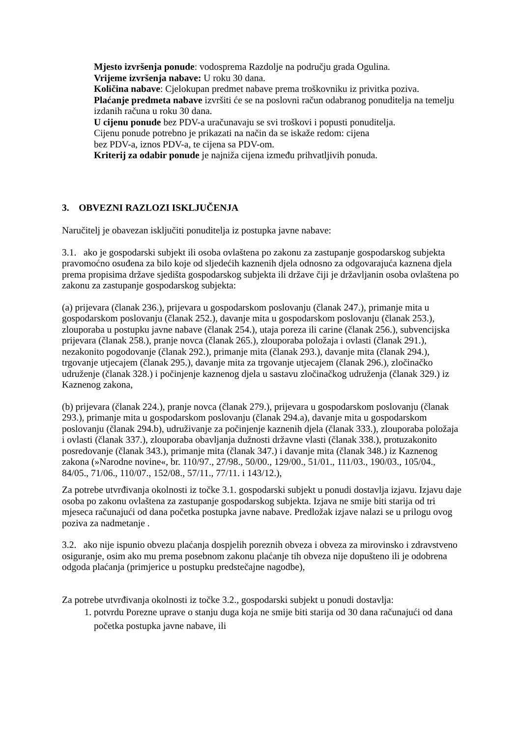Mjesto izvršenja ponude: vodosprema Razdolje na području grada Ogulina.
Vrijeme izvršenja nabave: U roku 30 dana.
Količina nabave: Cjelokupan predmet nabave prema troškovniku iz privitka poziva.
Plaćanje predmeta nabave izvršiti će se na poslovni račun odabranog ponuditelja na temelju izdanih računa u roku 30 dana.
U cijenu ponude bez PDV-a uračunavaju se svi troškovi i popusti ponuditelja.
Cijenu ponude potrebno je prikazati na način da se iskaže redom: cijena
bez PDV-a, iznos PDV-a, te cijena sa PDV-om.
Kriterij za odabir ponude je najniža cijena između prihvatljivih ponuda.
3. OBVEZNI RAZLOZI ISKLJUČENJA
Naručitelj je obavezan isključiti ponuditelja iz postupka javne nabave:
3.1. ako je gospodarski subjekt ili osoba ovlaštena po zakonu za zastupanje gospodarskog subjekta pravomoćno osuđena za bilo koje od sljedećih kaznenih djela odnosno za odgovarajuća kaznena djela prema propisima države sjedišta gospodarskog subjekta ili države čiji je državljanin osoba ovlaštena po zakonu za zastupanje gospodarskog subjekta:
(a) prijevara (članak 236.), prijevara u gospodarskom poslovanju (članak 247.), primanje mita u gospodarskom poslovanju (članak 252.), davanje mita u gospodarskom poslovanju (članak 253.), zlouporaba u postupku javne nabave (članak 254.), utaja poreza ili carine (članak 256.), subvencijska prijevara (članak 258.), pranje novca (članak 265.), zlouporaba položaja i ovlasti (članak 291.), nezakonito pogodovanje (članak 292.), primanje mita (članak 293.), davanje mita (članak 294.), trgovanje utjecajem (članak 295.), davanje mita za trgovanje utjecajem (članak 296.), zločinačko udruženje (članak 328.) i počinjenje kaznenog djela u sastavu zločinačkog udruženja (članak 329.) iz Kaznenog zakona,
(b) prijevara (članak 224.), pranje novca (članak 279.), prijevara u gospodarskom poslovanju (članak 293.), primanje mita u gospodarskom poslovanju (članak 294.a), davanje mita u gospodarskom poslovanju (članak 294.b), udruživanje za počinjenje kaznenih djela (članak 333.), zlouporaba položaja i ovlasti (članak 337.), zlouporaba obavljanja dužnosti državne vlasti (članak 338.), protuzakonito posredovanje (članak 343.), primanje mita (članak 347.) i davanje mita (članak 348.) iz Kaznenog zakona (»Narodne novine«, br. 110/97., 27/98., 50/00., 129/00., 51/01., 111/03., 190/03., 105/04., 84/05., 71/06., 110/07., 152/08., 57/11., 77/11. i 143/12.),
Za potrebe utvrđivanja okolnosti iz točke 3.1. gospodarski subjekt u ponudi dostavlja izjavu. Izjavu daje osoba po zakonu ovlaštena za zastupanje gospodarskog subjekta. Izjava ne smije biti starija od tri mjeseca računajući od dana početka postupka javne nabave. Predložak izjave nalazi se u prilogu ovog poziva za nadmetanje .
3.2. ako nije ispunio obvezu plaćanja dospjelih poreznih obveza i obveza za mirovinsko i zdravstveno osiguranje, osim ako mu prema posebnom zakonu plaćanje tih obveza nije dopušteno ili je odobrena odgoda plaćanja (primjerice u postupku predstečajne nagodbe),
Za potrebe utvrđivanja okolnosti iz točke 3.2., gospodarski subjekt u ponudi dostavlja:
1. potvrdu Porezne uprave o stanju duga koja ne smije biti starija od 30 dana računajući od dana početka postupka javne nabave, ili